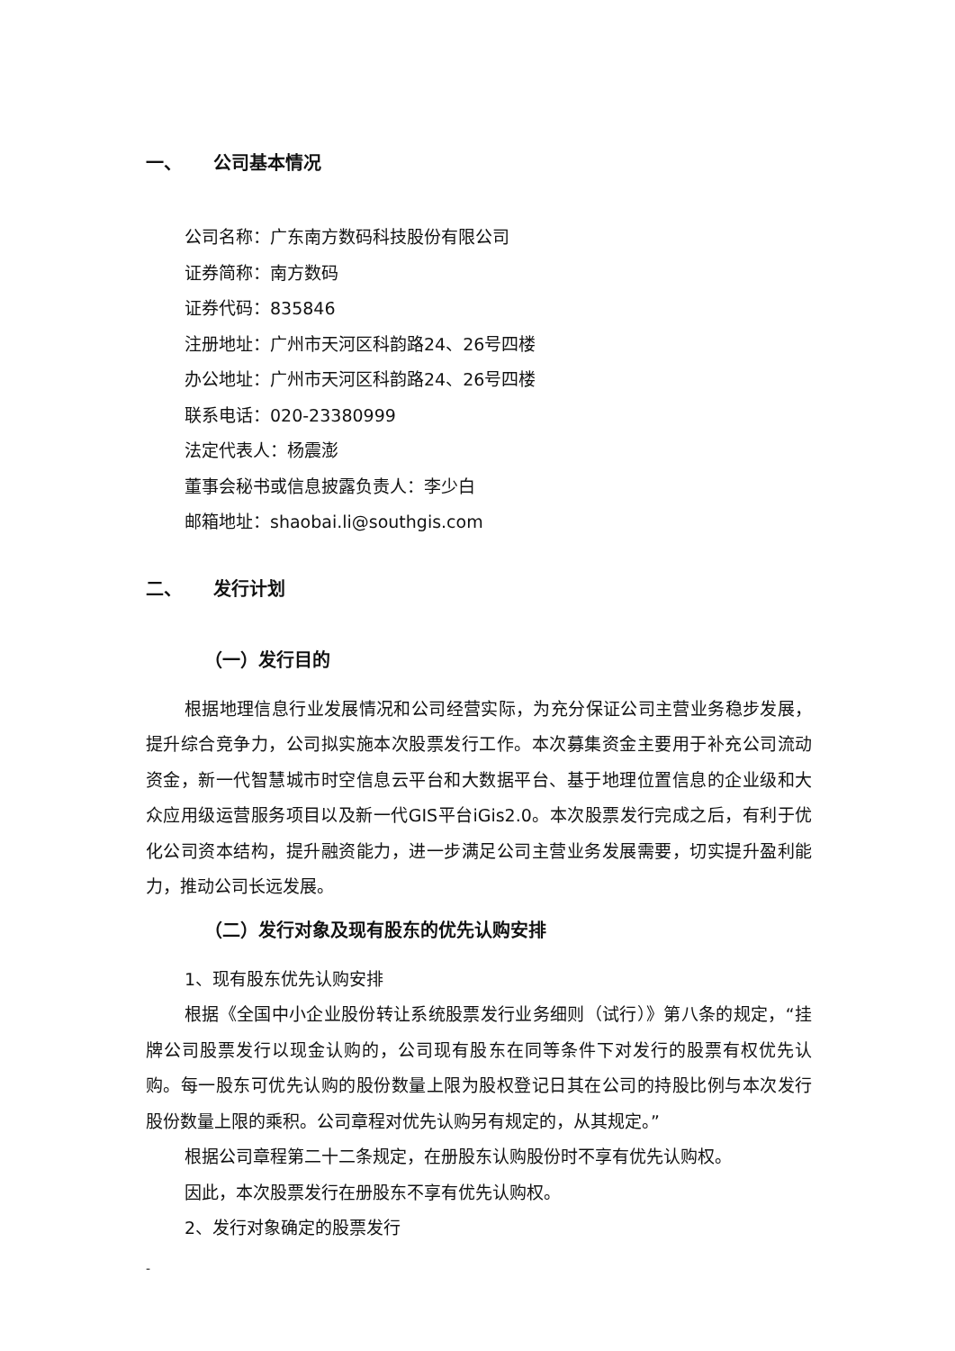一、 公司基本情况
公司名称：广东南方数码科技股份有限公司
证券简称：南方数码
证券代码：835846
注册地址：广州市天河区科韵路24、26号四楼
办公地址：广州市天河区科韵路24、26号四楼
联系电话：020-23380999
法定代表人：杨震澎
董事会秘书或信息披露负责人：李少白
邮箱地址：shaobai.li@southgis.com
二、 发行计划
（一）发行目的
根据地理信息行业发展情况和公司经营实际，为充分保证公司主营业务稳步发展，提升综合竞争力，公司拟实施本次股票发行工作。本次募集资金主要用于补充公司流动资金，新一代智慧城市时空信息云平台和大数据平台、基于地理位置信息的企业级和大众应用级运营服务项目以及新一代GIS平台iGis2.0。本次股票发行完成之后，有利于优化公司资本结构，提升融资能力，进一步满足公司主营业务发展需要，切实提升盈利能力，推动公司长远发展。
（二）发行对象及现有股东的优先认购安排
1、现有股东优先认购安排
根据《全国中小企业股份转让系统股票发行业务细则（试行）》第八条的规定，“挂牌公司股票发行以现金认购的，公司现有股东在同等条件下对发行的股票有权优先认购。每一股东可优先认购的股份数量上限为股权登记日其在公司的持股比例与本次发行股份数量上限的乘积。公司章程对优先认购另有规定的，从其规定。”
根据公司章程第二十二条规定，在册股东认购股份时不享有优先认购权。
因此，本次股票发行在册股东不享有优先认购权。
2、发行对象确定的股票发行
-